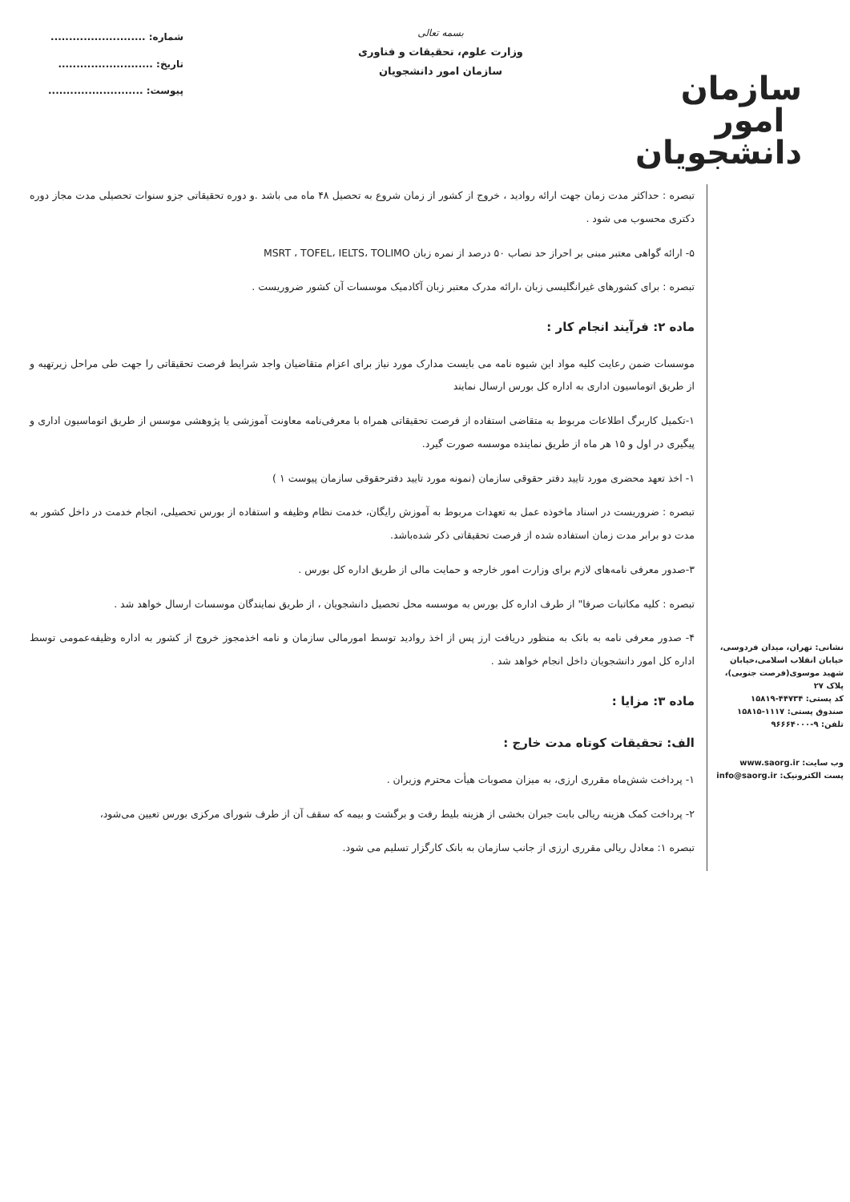سازمان امور دانشجویان
بسمه تعالی
وزارت علوم، تحقیقات و فناوری
سازمان امور دانشجویان
شماره: ..........................
تاریخ: ..........................
پیوست: ..........................
نشانی: تهران، میدان فردوسی، خیابان انقلاب اسلامی،خیابان شهید موسوی(فرصت جنوبی)، پلاک ۲۷
کد پستی: ۴۴۷۳۴-۱۵۸۱۹
صندوق پستی: ۱۱۱۷-۱۵۸۱۵
تلفن: ۹-۹۶۶۶۴۰۰۰
وب سایت: www.saorg.ir
پست الکترونیک: info@saorg.ir
تبصره : حداکثر مدت زمان جهت ارائه روادید ، خروج از کشور از زمان شروع به تحصیل ۴۸ ماه می باشد .و دوره تحقیقاتی جزو سنوات تحصیلی مدت مجاز دوره دکتری محسوب می شود .
۵- ارائه گواهی معتبر مبنی بر احراز حد نصاب ۵۰ درصد از نمره زبان MSRT ، TOFEL، IELTS، TOLIMO
تبصره : برای کشورهای غیرانگلیسی زبان ،ارائه مدرک معتبر زبان آکادمیک موسسات آن کشور ضروریست .
ماده ۲: فرآیند انجام کار :
موسسات ضمن رعایت کلیه مواد این شیوه نامه می بایست مدارک مورد نیاز برای اعزام متقاضیان واجد شرایط فرصت تحقیقاتی را جهت طی مراحل زیرتهیه و از طریق اتوماسیون اداری به اداره کل بورس ارسال نمایند
۱-تکمیل کاربرگ اطلاعات مربوط به متقاضی استفاده از فرصت تحقیقاتی همراه با معرفی‌نامه معاونت آموزشی یا پژوهشی موسس از طریق اتوماسیون اداری و پیگیری در اول و ۱۵ هر ماه از طریق نماینده موسسه صورت گیرد.
۱- اخذ تعهد محضری مورد تایید دفتر حقوقی سازمان (نمونه مورد تایید دفترحقوقی سازمان پیوست ۱ )
تبصره : ضروریست در اسناد ماخوذه عمل به تعهدات مربوط به آموزش رایگان، خدمت نظام وظیفه و استفاده از بورس تحصیلی، انجام خدمت در داخل کشور به مدت دو برابر مدت زمان استفاده شده از فرصت تحقیقاتی ذکر شده‌باشد.
۳-صدور معرفی نامه‌های لازم برای وزارت امور خارجه و حمایت مالی از طریق اداره کل بورس .
تبصره : کلیه مکاتبات صرفا" از طرف اداره کل بورس به موسسه محل تحصیل دانشجویان ، از طریق نمایندگان موسسات ارسال خواهد شد .
۴- صدور معرفی نامه به بانک به منظور دریافت ارز پس از اخذ روادید توسط امورمالی سازمان و نامه اخذمجوز خروج از کشور به اداره وظیفه‌عمومی توسط اداره کل امور دانشجویان داخل انجام خواهد شد .
ماده ۳: مزایا :
الف: تحقیقات کوتاه مدت خارج :
۱- پرداخت شش‌ماه مقرری ارزی، به میزان مصوبات هیأت محترم وزیران .
۲- پرداخت کمک هزینه ریالی بابت جبران بخشی از هزینه بلیط رفت و برگشت و بیمه که سقف آن از طرف شورای مرکزی بورس تعیین می‌شود،
تبصره ۱: معادل ریالی مقرری ارزی از جانب سازمان به بانک کارگزار تسلیم می شود.